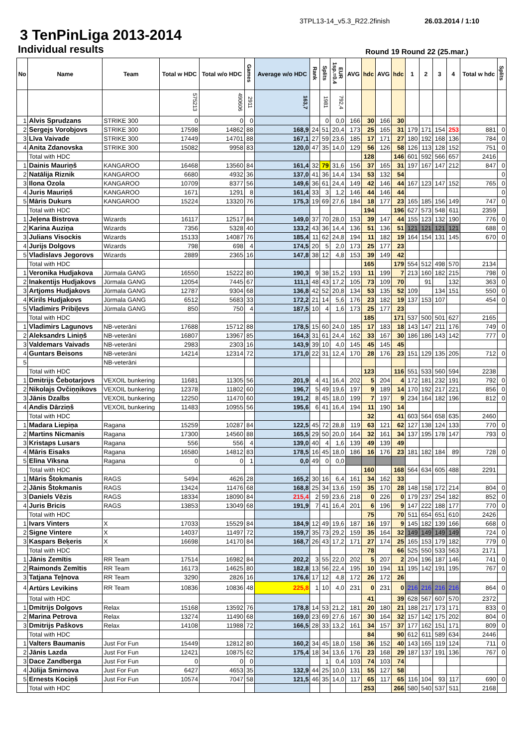3TPL13-14_v5.3_R22.2finish 26.03.2014 / 1:10
3 TenPinLiga 2013-2014
Individual results
Round 19 Round 22 (25.mar.)
| No | Name | Team | Total w HDC | Total w/o HDC | Games | Average w/o HDC | Rank | Splits | EUR 1sp.=0.4 | AVG | hdc | AVG | hdc | 1 | 2 | 3 | 4 | Total w hdc | Splits |
| --- | --- | --- | --- | --- | --- | --- | --- | --- | --- | --- | --- | --- | --- | --- | --- | --- | --- | --- | --- |
| | | | 575213 | 490606 | 2911 | 163,7 | | 1981 | 792,4 | | | | | | | | | | |
| 1 | Alvis Sprudzans | STRIKE 300 | 0 | 0 | 0 | | | 0 | 0,0 | 166 | 30 | 166 | 30 | | | | | | |
| 2 | Sergejs Vorobjovs | STRIKE 300 | 17598 | 14862 | 88 | 168,9 | 24 | 51 | 20,4 | 173 | 25 | 165 | 31 | 179 | 171 | 154 | 253 | 881 | 0 |
| 3 | Līva Vaivade | STRIKE 300 | 17449 | 14701 | 88 | 167,1 | 27 | 59 | 23,6 | 185 | 17 | 171 | 27 | 180 | 192 | 168 | 136 | 784 | 0 |
| 4 | Anita Zdanovska | STRIKE 300 | 15082 | 9958 | 83 | 120,0 | 47 | 35 | 14,0 | 129 | 56 | 126 | 58 | 126 | 113 | 128 | 152 | 751 | 0 |
| | Total with HDC | | | | | | | | | | 128 | | 146 | 601 | 592 | 566 | 657 | 2416 | |
| 1 | Dainis Mauriņš | KANGAROO | 16468 | 13560 | 84 | 161,4 | 32 | 79 | 31,6 | 156 | 37 | 165 | 31 | 197 | 167 | 147 | 212 | 847 | 0 |
| 2 | Natālija Riznik | KANGAROO | 6680 | 4932 | 36 | 137,0 | 41 | 36 | 14,4 | 134 | 53 | 132 | 54 | | | | | | 0 |
| 3 | Ilona Ozola | KANGAROO | 10709 | 8377 | 56 | 149,6 | 36 | 61 | 24,4 | 149 | 42 | 146 | 44 | 167 | 123 | 147 | 152 | 765 | 0 |
| 4 | Juris Mauriņš | KANGAROO | 1671 | 1291 | 8 | 161,4 | 33 | 3 | 1,2 | 146 | 44 | 146 | 44 | | | | | | 0 |
| 5 | Māris Dukurs | KANGAROO | 15224 | 13320 | 76 | 175,3 | 19 | 69 | 27,6 | 184 | 18 | 177 | 23 | 165 | 185 | 156 | 149 | 747 | 0 |
| | Total with HDC | | | | | | | | | | 194 | | 196 | 627 | 573 | 548 | 611 | 2359 | |
| 1 | Jeļena Bistrova | Wizards | 16117 | 12517 | 84 | 149,0 | 37 | 70 | 28,0 | 153 | 39 | 147 | 44 | 155 | 123 | 132 | 190 | 776 | 0 |
| 2 | Karina Auziņa | Wizards | 7356 | 5328 | 40 | 133,2 | 43 | 36 | 14,4 | 136 | 51 | 136 | 51 | 121 | 121 | 121 | 121 | 688 | 0 |
| 3 | Julians Visockis | Wizards | 15133 | 14087 | 76 | 185,4 | 11 | 62 | 24,8 | 194 | 11 | 182 | 19 | 164 | 154 | 131 | 145 | 670 | 0 |
| 4 | Jurijs Dolgovs | Wizards | 798 | 698 | 4 | 174,5 | 20 | 5 | 2,0 | 173 | 25 | 177 | 23 | | | | | | |
| 5 | Vladislavs Jegorovs | Wizards | 2889 | 2365 | 16 | 147,8 | 38 | 12 | 4,8 | 153 | 39 | 149 | 42 | | | | | | |
| | Total with HDC | | | | | | | | | | 165 | | 179 | 554 | 512 | 498 | 570 | 2134 | |
| 1 | Veronika Hudjakova | Jūrmala GANG | 16550 | 15222 | 80 | 190,3 | 9 | 38 | 15,2 | 193 | 11 | 199 | 7 | 213 | 160 | 182 | 215 | 798 | 0 |
| 2 | Inakentijs Hudjakovs | Jūrmala GANG | 12054 | 7445 | 67 | 111,1 | 48 | 43 | 17,2 | 105 | 73 | 109 | 70 | | 91 | | 132 | 363 | 0 |
| 3 | Artjoms Hudjakovs | Jūrmala GANG | 12787 | 9304 | 68 | 136,8 | 42 | 52 | 20,8 | 134 | 53 | 135 | 52 | 109 | | 134 | 151 | 550 | 0 |
| 4 | Kirils Hudjakovs | Jūrmala GANG | 6512 | 5683 | 33 | 172,2 | 21 | 14 | 5,6 | 176 | 23 | 182 | 19 | 137 | 153 | 107 | | 454 | 0 |
| 5 | Vladimirs Pribiļevs | Jūrmala GANG | 850 | 750 | 4 | 187,5 | 10 | 4 | 1,6 | 173 | 25 | 177 | 23 | | | | | | |
| | Total with HDC | | | | | | | | | | 185 | | 171 | 537 | 500 | 501 | 627 | 2165 | |
| 1 | Vladimirs Lagunovs | NB-veterāni | 17688 | 15712 | 88 | 178,5 | 15 | 60 | 24,0 | 185 | 17 | 183 | 18 | 143 | 147 | 211 | 176 | 749 | 0 |
| 2 | Aleksandrs Liniņš | NB-veterāni | 16807 | 13967 | 85 | 164,3 | 31 | 61 | 24,4 | 162 | 33 | 167 | 30 | 186 | 186 | 143 | 142 | 777 | 0 |
| 3 | Valdemars Vaivads | NB-veterāni | 2983 | 2303 | 16 | 143,9 | 39 | 10 | 4,0 | 145 | 45 | 145 | 45 | | | | | | |
| 4 | Guntars Beisons | NB-veterāni | 14214 | 12314 | 72 | 171,0 | 22 | 31 | 12,4 | 170 | 28 | 176 | 23 | 151 | 129 | 135 | 205 | 712 | 0 |
| 5 | | NB-veterāni | | | | | | | | | | | | | | | | | |
| | Total with HDC | | | | | | | | | | 123 | | 116 | 551 | 533 | 560 | 594 | 2238 | |
| 1 | Dmitrijs Čebotarjovs | VEXOIL bunkering | 11681 | 11305 | 56 | 201,9 | 4 | 41 | 16,4 | 202 | 5 | 204 | 4 | 172 | 181 | 232 | 191 | 792 | 0 |
| 2 | Nikolajs Ovčiņņikovs | VEXOIL bunkering | 12378 | 11802 | 60 | 196,7 | 5 | 49 | 19,6 | 197 | 9 | 189 | 14 | 170 | 192 | 217 | 221 | 856 | 0 |
| 3 | Jānis Dzalbs | VEXOIL bunkering | 12250 | 11470 | 60 | 191,2 | 8 | 45 | 18,0 | 199 | 7 | 197 | 9 | 234 | 164 | 182 | 196 | 812 | 0 |
| 4 | Andis Dārziņš | VEXOIL bunkering | 11483 | 10955 | 56 | 195,6 | 6 | 41 | 16,4 | 194 | 11 | 190 | 14 | | | | | | |
| | Total with HDC | | | | | | | | | | 32 | | 41 | 603 | 564 | 658 | 635 | 2460 | |
| 1 | Madara Liepiņa | Ragana | 15259 | 10287 | 84 | 122,5 | 45 | 72 | 28,8 | 119 | 63 | 121 | 62 | 127 | 138 | 124 | 133 | 770 | 0 |
| 2 | Martins Nicmanis | Ragana | 17300 | 14560 | 88 | 165,5 | 29 | 50 | 20,0 | 164 | 32 | 161 | 34 | 137 | 195 | 178 | 147 | 793 | 0 |
| 3 | Kristaps Lusars | Ragana | 556 | 556 | 4 | 139,0 | 40 | 4 | 1,6 | 139 | 49 | 139 | 49 | | | | | | |
| 4 | Māris Eisaks | Ragana | 16580 | 14812 | 83 | 178,5 | 16 | 45 | 18,0 | 186 | 16 | 176 | 23 | 181 | 182 | 184 | 89 | 728 | 0 |
| 5 | Elīna Vīksna | Ragana | 0 | 0 | 1 | 0,0 | 49 | 0 | 0,0 | | | | | | | | | | |
| | Total with HDC | | | | | | | | | | 160 | | 168 | 564 | 634 | 605 | 488 | 2291 | |
| 1 | Māris Štokmanis | RAGS | 5494 | 4626 | 28 | 165,2 | 30 | 16 | 6,4 | 161 | 34 | 162 | 33 | | | | | | |
| 2 | Jānis Štokmanis | RAGS | 13424 | 11476 | 68 | 168,8 | 25 | 34 | 13,6 | 159 | 35 | 170 | 28 | 148 | 158 | 172 | 214 | 804 | 0 |
| 3 | Daniels Vēzis | RAGS | 18334 | 18090 | 84 | 215,4 | 2 | 59 | 23,6 | 218 | 0 | 226 | 0 | 179 | 237 | 254 | 182 | 852 | 0 |
| 4 | Juris Bricis | RAGS | 13853 | 13049 | 68 | 191,9 | 7 | 41 | 16,4 | 201 | 6 | 196 | 9 | 147 | 222 | 188 | 177 | 770 | 0 |
| | Total with HDC | | | | | | | | | | 75 | | 70 | 511 | 654 | 651 | 610 | 2426 | |
| 1 | Ivars Vinters | X | 17033 | 15529 | 84 | 184,9 | 12 | 49 | 19,6 | 187 | 16 | 197 | 9 | 145 | 182 | 139 | 166 | 668 | 0 |
| 2 | Signe Vintere | X | 14037 | 11497 | 72 | 159,7 | 35 | 73 | 29,2 | 159 | 35 | 164 | 32 | 149 | 149 | 149 | 149 | 724 | 0 |
| 3 | Kaspars Beķeris | X | 16698 | 14170 | 84 | 168,7 | 26 | 43 | 17,2 | 171 | 27 | 174 | 25 | 165 | 153 | 179 | 182 | 779 | 0 |
| | Total with HDC | | | | | | | | | | 78 | | 66 | 525 | 550 | 533 | 563 | 2171 | |
| 1 | Jānis Zemītis | RR Team | 17514 | 16982 | 84 | 202,2 | 3 | 55 | 22,0 | 202 | 5 | 207 | 2 | 204 | 196 | 187 | 146 | 741 | 0 |
| 2 | Raimonds Zemītis | RR Team | 16173 | 14625 | 80 | 182,8 | 13 | 56 | 22,4 | 195 | 10 | 194 | 11 | 195 | 142 | 191 | 195 | 767 | 0 |
| 3 | Tatjana Teļnova | RR Team | 3290 | 2826 | 16 | 176,6 | 17 | 12 | 4,8 | 172 | 26 | 172 | 26 | | | | | | |
| 4 | Artūrs Levikins | RR Team | 10836 | 10836 | 48 | 225,8 | 1 | 10 | 4,0 | 231 | 0 | 231 | 0 | 216 | 216 | 216 | 216 | 864 | 0 |
| | Total with HDC | | | | | | | | | | 41 | | 39 | 628 | 567 | 607 | 570 | 2372 | |
| 1 | Dmitrijs Dolgovs | Relax | 15168 | 13592 | 76 | 178,8 | 14 | 53 | 21,2 | 181 | 20 | 180 | 21 | 188 | 217 | 173 | 171 | 833 | 0 |
| 2 | Marina Petrova | Relax | 13274 | 11490 | 68 | 169,0 | 23 | 69 | 27,6 | 167 | 30 | 164 | 32 | 157 | 142 | 175 | 202 | 804 | 0 |
| 3 | Dmitrijs Paškovs | Relax | 14108 | 11988 | 72 | 166,5 | 28 | 33 | 13,2 | 161 | 34 | 157 | 37 | 177 | 162 | 151 | 171 | 809 | 0 |
| | Total with HDC | | | | | | | | | | 84 | | 90 | 612 | 611 | 589 | 634 | 2446 | |
| 1 | Valters Baumanis | Just For Fun | 15449 | 12812 | 80 | 160,2 | 34 | 45 | 18,0 | 158 | 36 | 152 | 40 | 143 | 165 | 119 | 124 | 711 | 0 |
| 2 | Jānis Lazda | Just For Fun | 12421 | 10875 | 62 | 175,4 | 18 | 34 | 13,6 | 176 | 23 | 168 | 29 | 187 | 137 | 191 | 136 | 767 | 0 |
| 3 | Dace Zandberga | Just For Fun | 0 | 0 | 0 | | | 1 | 0,4 | 103 | 74 | 103 | 74 | | | | | | |
| 4 | Jūlija Smirnova | Just For Fun | 6427 | 4653 | 35 | 132,9 | 44 | 25 | 10,0 | 131 | 55 | 127 | 58 | | | | | | |
| 5 | Ernests Kociņš | Just For Fun | 10574 | 7047 | 58 | 121,5 | 46 | 35 | 14,0 | 117 | 65 | 117 | 65 | 116 | 104 | 93 | 117 | 690 | 0 |
| | Total with HDC | | | | | | | | | | 253 | | 266 | 580 | 540 | 537 | 511 | 2168 | |